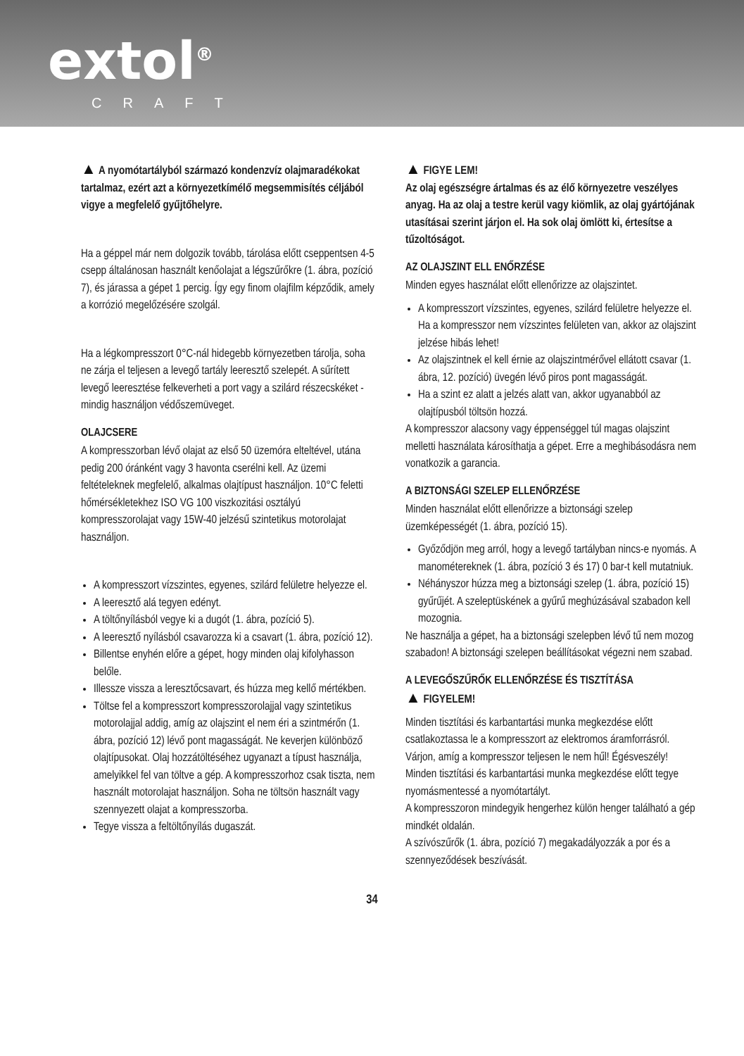extol<sup>®</sup>
CRAFT
▲ A nyomótartályból származó kondenzvíz olajmaradékokat tartalmaz, ezért azt a környezetkímélő megsemmisítés céljából vigye a megfelelő gyűjtőhelyre.
Ha a géppel már nem dolgozik tovább, tárolása előtt cseppentsen 4-5 csepp általánosan használt kenőolajat a légszűrőkre (1. ábra, pozíció 7), és járassa a gépet 1 percig. Így egy finom olajfilm képződik, amely a korrózió megelőzésére szolgál.
Ha a légkompresszort 0°C-nál hidegebb környezetben tárolja, soha ne zárja el teljesen a levegő tartály leeresztő szelepét. A sűrített levegő leeresztése felkeverheti a port vagy a szilárd részecskéket - mindig használjon védőszemüveget.
OLAJCSERE
A kompresszorban lévő olajat az első 50 üzemóra elteltével, utána pedig 200 óránként vagy 3 havonta cserélni kell. Az üzemi feltételeknek megfelelő, alkalmas olajtípust használjon. 10°C feletti hőmérsékletekhez ISO VG 100 viszkozitási osztályú kompresszorolajat vagy 15W-40 jelzésű szintetikus motorolajat használjon.
A kompresszort vízszintes, egyenes, szilárd felületre helyezze el.
A leeresztő alá tegyen edényt.
A töltőnyílásból vegye ki a dugót (1. ábra, pozíció 5).
A leeresztő nyílásból csavarozza ki a csavart (1. ábra, pozíció 12).
Billentse enyhén előre a gépet, hogy minden olaj kifolyhasson belőle.
Illessze vissza a leresztőcsavart, és húzza meg kellő mértékben.
Töltse fel a kompresszort kompresszorolajjal vagy szintetikus motorolajjal addig, amíg az olajszint el nem éri a szintmérőn (1. ábra, pozíció 12) lévő pont magasságát. Ne keverjen különböző olajtípusokat. Olaj hozzátöltéséhez ugyanazt a típust használja, amelyikkel fel van töltve a gép. A kompresszorhoz csak tiszta, nem használt motorolajat használjon. Soha ne töltsön használt vagy szennyezett olajat a kompresszorba.
Tegye vissza a feltöltőnyílás dugaszát.
▲ FIGYE LEM!
Az olaj egészségre ártalmas és az élő környezetre veszélyes anyag. Ha az olaj a testre kerül vagy kiömlik, az olaj gyártójának utasításai szerint járjon el. Ha sok olaj ömlött ki, értesítse a tűzoltóságot.
AZ OLAJSZINT ELL ENŐRZÉSE
Minden egyes használat előtt ellenőrizze az olajszintet.
A kompresszort vízszintes, egyenes, szilárd felületre helyezze el. Ha a kompresszor nem vízszintes felületen van, akkor az olajszint jelzése hibás lehet!
Az olajszintnek el kell érnie az olajszintmérővel ellátott csavar (1. ábra, 12. pozíció) üvegén lévő piros pont magasságát.
Ha a szint ez alatt a jelzés alatt van, akkor ugyanabból az olajtípusból töltsön hozzá.
A kompresszor alacsony vagy éppenséggel túl magas olajszint melletti használata károsíthatja a gépet. Erre a meghibásodásra nem vonatkozik a garancia.
A BIZTONSÁGI SZELEP ELLENŐRZÉSE
Minden használat előtt ellenőrizze a biztonsági szelep üzemképességét (1. ábra, pozíció 15).
Győződjön meg arról, hogy a levegő tartályban nincs-e nyomás. A manométereknek (1. ábra, pozíció 3 és 17) 0 bar-t kell mutatniuk.
Néhányszor húzza meg a biztonsági szelep (1. ábra, pozíció 15) gyűrűjét. A szeleptüskének a gyűrű meghúzásával szabadon kell mozognia.
Ne használja a gépet, ha a biztonsági szelepben lévő tű nem mozog szabadon! A biztonsági szelepen beállításokat végezni nem szabad.
A LEVEGŐSZŰRŐK ELLENŐRZÉSE ÉS TISZTÍTÁSA
▲ FIGYELEM!
Minden tisztítási és karbantartási munka megkezdése előtt csatlakoztassa le a kompresszort az elektromos áramforrásról. Várjon, amíg a kompresszor teljesen le nem hűl! Égésveszély!
Minden tisztítási és karbantartási munka megkezdése előtt tegye nyomásmentessé a nyomótartályt.
A kompresszoron mindegyik hengerhez külön henger található a gép mindkét oldalán.
A szívószűrők (1. ábra, pozíció 7) megakadályozzák a por és a szennyeződések beszívását.
34